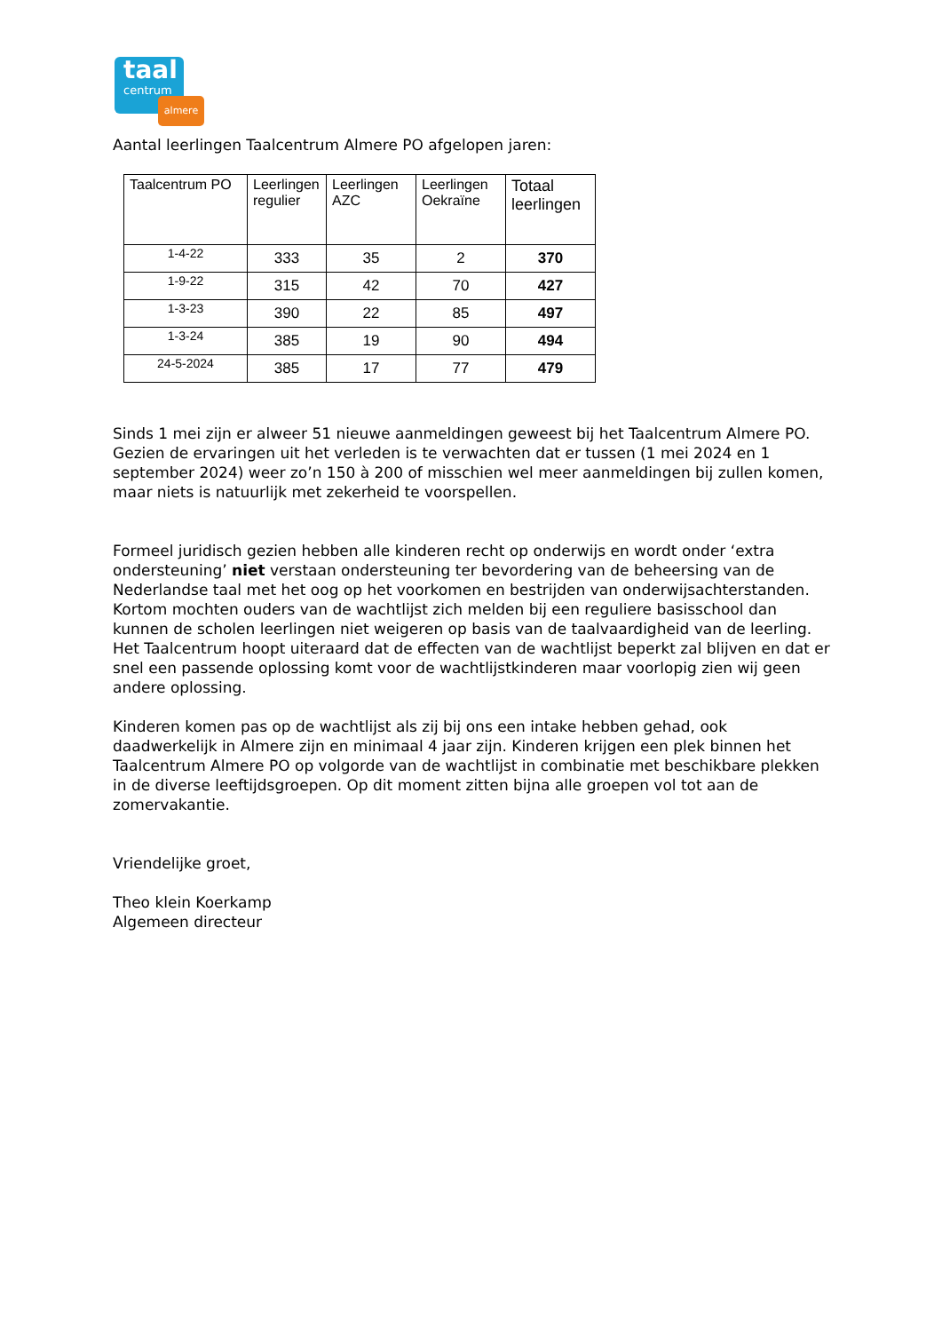taal
centrum
almere
Aantal leerlingen Taalcentrum Almere PO afgelopen jaren:
| Taalcentrum PO | Leerlingen regulier | Leerlingen AZC | Leerlingen Oekraïne | Totaal leerlingen |
| --- | --- | --- | --- | --- |
| 1-4-22 | 333 | 35 | 2 | 370 |
| 1-9-22 | 315 | 42 | 70 | 427 |
| 1-3-23 | 390 | 22 | 85 | 497 |
| 1-3-24 | 385 | 19 | 90 | 494 |
| 24-5-2024 | 385 | 17 | 77 | 479 |
Sinds 1 mei zijn er alweer 51 nieuwe aanmeldingen geweest bij het Taalcentrum Almere PO. Gezien de ervaringen uit het verleden is te verwachten dat er tussen (1 mei 2024 en 1 september 2024) weer zo’n 150 à 200 of misschien wel meer aanmeldingen bij zullen komen, maar niets is natuurlijk met zekerheid te voorspellen.
Formeel juridisch gezien hebben alle kinderen recht op onderwijs en wordt onder ‘extra ondersteuning’ niet verstaan ondersteuning ter bevordering van de beheersing van de Nederlandse taal met het oog op het voorkomen en bestrijden van onderwijsachterstanden. Kortom mochten ouders van de wachtlijst zich melden bij een reguliere basisschool dan kunnen de scholen leerlingen niet weigeren op basis van de taalvaardigheid van de leerling. Het Taalcentrum hoopt uiteraard dat de effecten van de wachtlijst beperkt zal blijven en dat er snel een passende oplossing komt voor de wachtlijstkinderen maar voorlopig zien wij geen andere oplossing.
Kinderen komen pas op de wachtlijst als zij bij ons een intake hebben gehad, ook daadwerkelijk in Almere zijn en minimaal 4 jaar zijn. Kinderen krijgen een plek binnen het Taalcentrum Almere PO op volgorde van de wachtlijst in combinatie met beschikbare plekken in de diverse leeftijdsgroepen. Op dit moment zitten bijna alle groepen vol tot aan de zomervakantie.
Vriendelijke groet,
Theo klein Koerkamp
Algemeen directeur